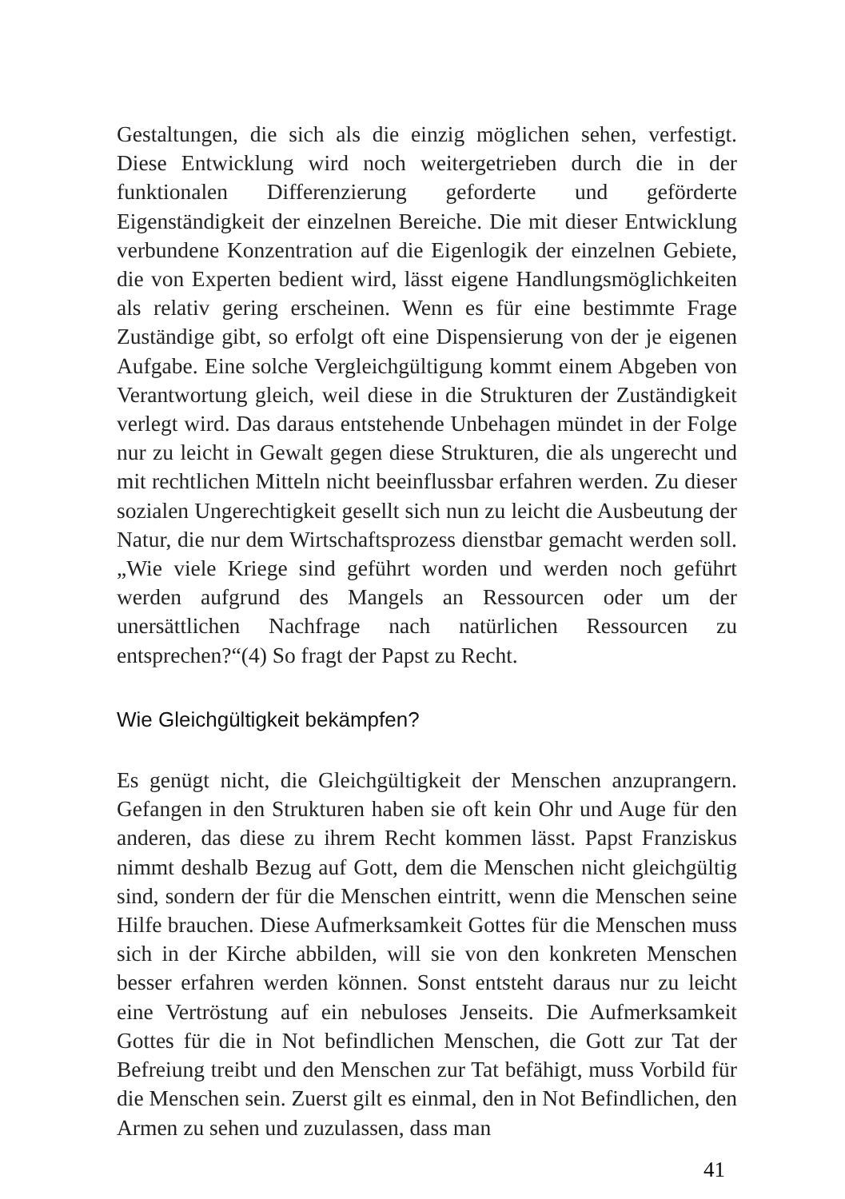Gestaltungen, die sich als die einzig möglichen sehen, verfestigt. Diese Entwicklung wird noch weitergetrieben durch die in der funktionalen Differenzierung geforderte und geförderte Eigenständigkeit der einzelnen Bereiche. Die mit dieser Entwicklung verbundene Konzentration auf die Eigenlogik der einzelnen Gebiete, die von Experten bedient wird, lässt eigene Handlungsmöglichkeiten als relativ gering erscheinen. Wenn es für eine bestimmte Frage Zuständige gibt, so erfolgt oft eine Dispensierung von der je eigenen Aufgabe. Eine solche Vergleichgültigung kommt einem Abgeben von Verantwortung gleich, weil diese in die Strukturen der Zuständigkeit verlegt wird. Das daraus entstehende Unbehagen mündet in der Folge nur zu leicht in Gewalt gegen diese Strukturen, die als ungerecht und mit rechtlichen Mitteln nicht beeinflussbar erfahren werden. Zu dieser sozialen Ungerechtigkeit gesellt sich nun zu leicht die Ausbeutung der Natur, die nur dem Wirtschaftsprozess dienstbar gemacht werden soll. „Wie viele Kriege sind geführt worden und werden noch geführt werden aufgrund des Mangels an Ressourcen oder um der unersättlichen Nachfrage nach natürlichen Ressourcen zu entsprechen?“(4) So fragt der Papst zu Recht.
Wie Gleichgültigkeit bekämpfen?
Es genügt nicht, die Gleichgültigkeit der Menschen anzuprangern. Gefangen in den Strukturen haben sie oft kein Ohr und Auge für den anderen, das diese zu ihrem Recht kommen lässt. Papst Franziskus nimmt deshalb Bezug auf Gott, dem die Menschen nicht gleichgültig sind, sondern der für die Menschen eintritt, wenn die Menschen seine Hilfe brauchen. Diese Aufmerksamkeit Gottes für die Menschen muss sich in der Kirche abbilden, will sie von den konkreten Menschen besser erfahren werden können. Sonst entsteht daraus nur zu leicht eine Vertröstung auf ein nebuloses Jenseits. Die Aufmerksamkeit Gottes für die in Not befindlichen Menschen, die Gott zur Tat der Befreiung treibt und den Menschen zur Tat befähigt, muss Vorbild für die Menschen sein. Zuerst gilt es einmal, den in Not Befindlichen, den Armen zu sehen und zuzulassen, dass man
41